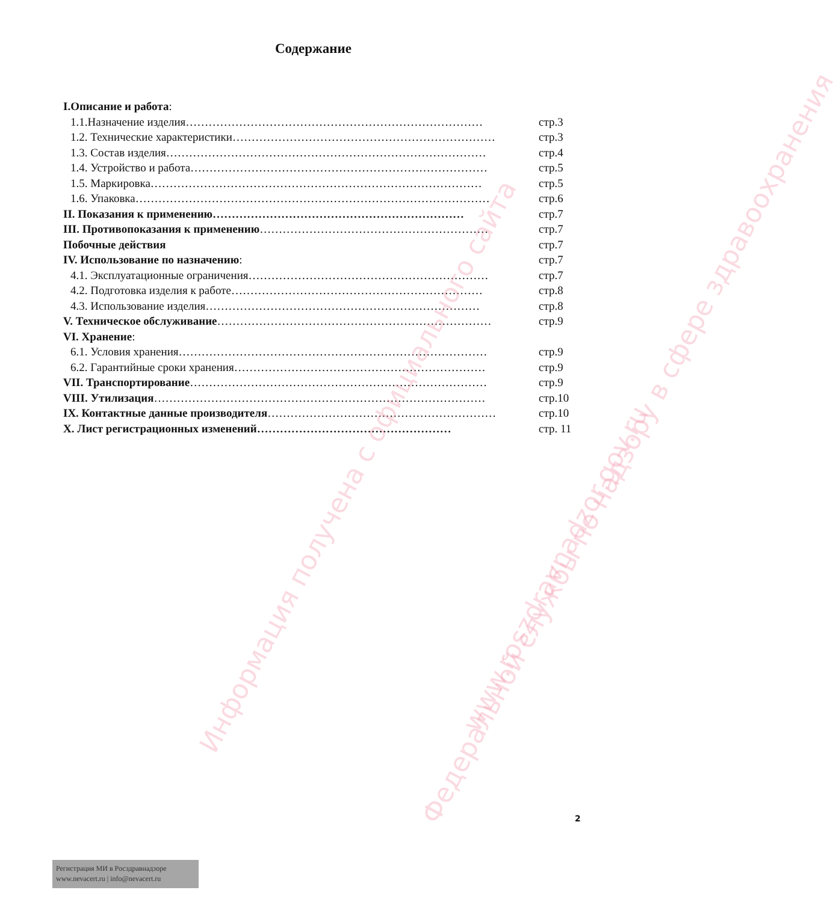Содержание
I.Описание и работа:
1.1.Назначение изделия…………………………………………………………………… стр.3
1.2. Технические характеристики…………………………………………………………… стр.3
1.3. Состав изделия………………………………………………………………………… стр.4
1.4. Устройство и работа…………………………………………………………………… стр.5
1.5. Маркировка…………………………………………………………………………… стр.5
1.6. Упаковка………………………………………………………………………………… стр.6
II. Показания к применению………………………………………………………… стр.7
III. Противопоказания к применению…………………………………………………… стр.7
Побочные действия стр.7
IV. Использование по назначению: стр.7
4.1. Эксплуатационные ограничения……………………………………………………… стр.7
4.2. Подготовка изделия к работе………………………………………………………… стр.8
4.3. Использование изделия……………………………………………………………… стр.8
V. Техническое обслуживание……………………………………………………………… стр.9
VI. Хранение:
6.1. Условия хранения……………………………………………………………………… стр.9
6.2. Гарантийные сроки хранения………………………………………………………… стр.9
VII. Транспортирование…………………………………………………………………… стр.9
VIII. Утилизация…………………………………………………………………………… стр.10
IX. Контактные данные производителя…………………………………………………… стр.10
X. Лист регистрационных изменений…………………………………………… стр. 11
Информация получена с официального сайта
Федеральной службы по надзору в сфере здравоохранения
www.roszdravnadzor.gov.ru
2
Регистрация МИ в Росздравнадзоре
www.nevacert.ru | info@nevacert.ru